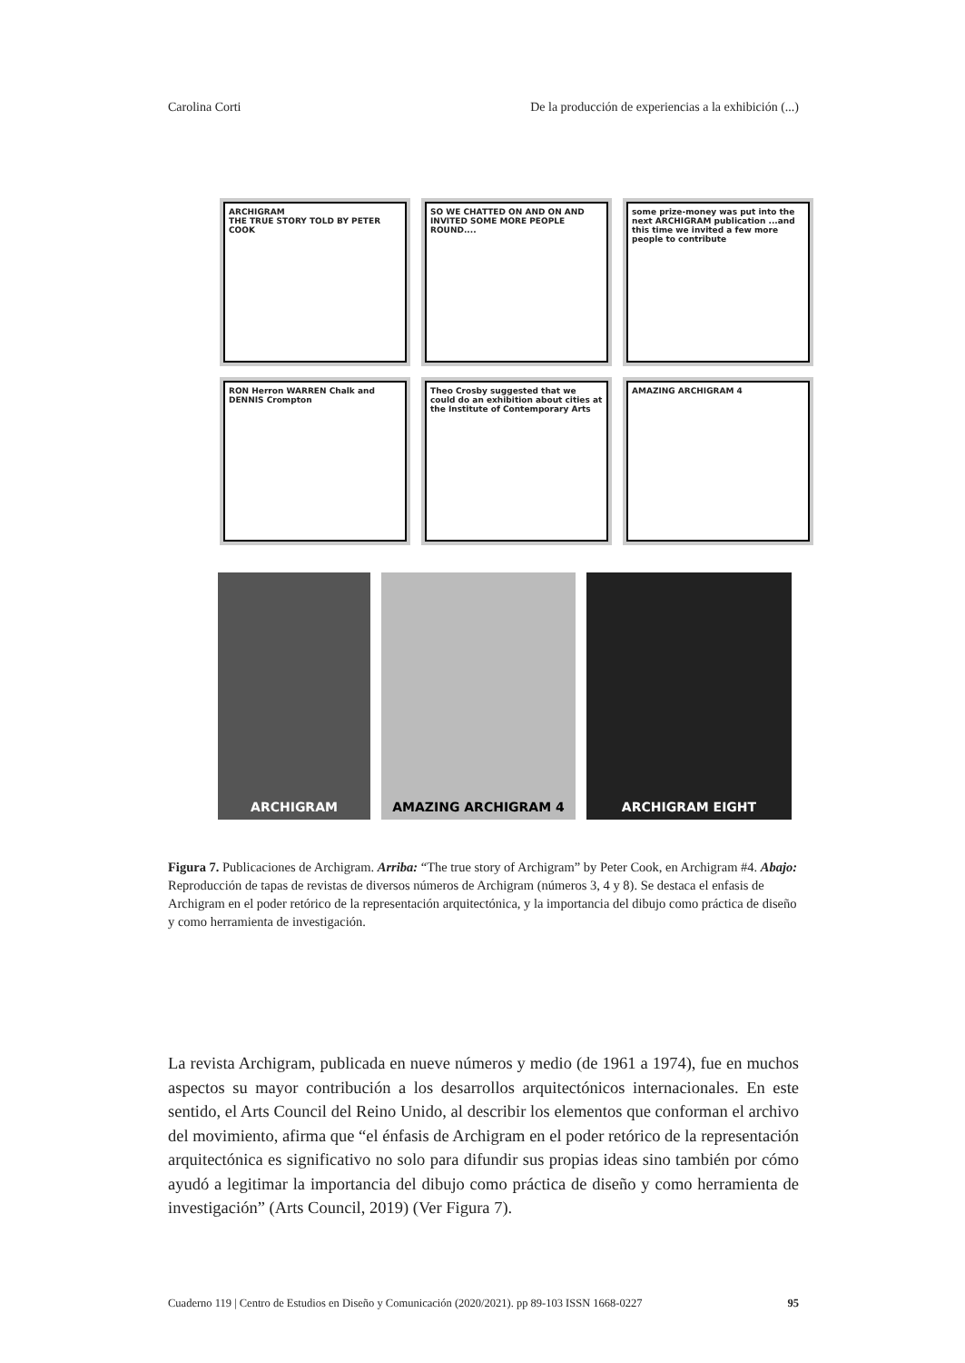Carolina Corti De la producción de experiencias a la exhibición (...)
ARCHIGRAM
THE TRUE STORY TOLD BY PETER COOK
SO WE CHATTED ON AND ON AND INVITED SOME MORE PEOPLE ROUND....
some prize-money was put into the next ARCHIGRAM publication ...and this time we invited a few more people to contribute
RON Herron WARREN Chalk and DENNIS Crompton
Theo Crosby suggested that we could do an exhibition about cities at the Institute of Contemporary Arts
AMAZING ARCHIGRAM 4
ARCHIGRAM AMAZING ARCHIGRAM 4 ARCHIGRAM EIGHT
Figura 7. Publicaciones de Archigram. Arriba: “The true story of Archigram” by Peter Cook, en Archigram #4. Abajo: Reproducción de tapas de revistas de diversos números de Archigram (números 3, 4 y 8). Se destaca el enfasis de Archigram en el poder retórico de la representación arquitectónica, y la importancia del dibujo como práctica de diseño y como herramienta de investigación.
La revista Archigram, publicada en nueve números y medio (de 1961 a 1974), fue en muchos aspectos su mayor contribución a los desarrollos arquitectónicos internacionales. En este sentido, el Arts Council del Reino Unido, al describir los elementos que conforman el archivo del movimiento, afirma que “el énfasis de Archigram en el poder retórico de la representación arquitectónica es significativo no solo para difundir sus propias ideas sino también por cómo ayudó a legitimar la importancia del dibujo como práctica de diseño y como herramienta de investigación” (Arts Council, 2019) (Ver Figura 7).
Cuaderno 119 | Centro de Estudios en Diseño y Comunicación (2020/2021). pp 89-103 ISSN 1668-0227 95